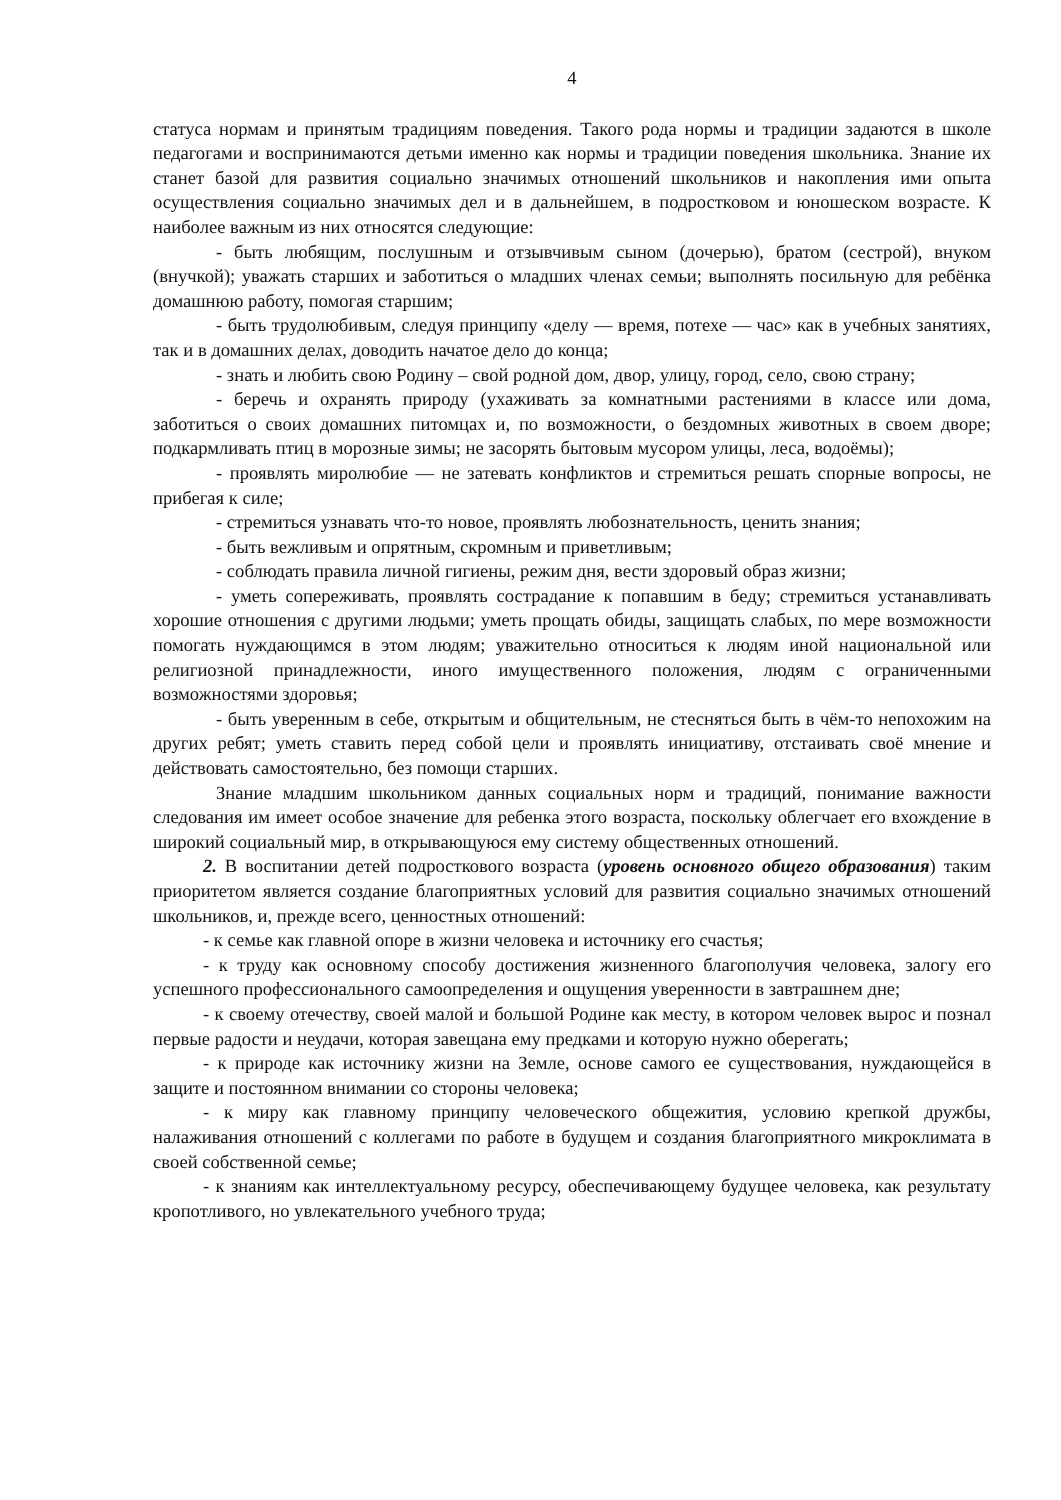4
статуса нормам и принятым традициям поведения. Такого рода нормы и традиции задаются в школе педагогами и воспринимаются детьми именно как нормы и традиции поведения школьника. Знание их станет базой для развития социально значимых отношений школьников и накопления ими опыта осуществления социально значимых дел и в дальнейшем, в подростковом и юношеском возрасте. К наиболее важным из них относятся следующие:
- быть любящим, послушным и отзывчивым сыном (дочерью), братом (сестрой), внуком (внучкой); уважать старших и заботиться о младших членах семьи; выполнять посильную для ребёнка домашнюю работу, помогая старшим;
- быть трудолюбивым, следуя принципу «делу — время, потехе — час» как в учебных занятиях, так и в домашних делах, доводить начатое дело до конца;
- знать и любить свою Родину – свой родной дом, двор, улицу, город, село, свою страну;
- беречь и охранять природу (ухаживать за комнатными растениями в классе или дома, заботиться о своих домашних питомцах и, по возможности, о бездомных животных в своем дворе; подкармливать птиц в морозные зимы; не засорять бытовым мусором улицы, леса, водоёмы);
- проявлять миролюбие — не затевать конфликтов и стремиться решать спорные вопросы, не прибегая к силе;
- стремиться узнавать что-то новое, проявлять любознательность, ценить знания;
- быть вежливым и опрятным, скромным и приветливым;
- соблюдать правила личной гигиены, режим дня, вести здоровый образ жизни;
- уметь сопереживать, проявлять сострадание к попавшим в беду; стремиться устанавливать хорошие отношения с другими людьми; уметь прощать обиды, защищать слабых, по мере возможности помогать нуждающимся в этом людям; уважительно относиться к людям иной национальной или религиозной принадлежности, иного имущественного положения, людям с ограниченными возможностями здоровья;
- быть уверенным в себе, открытым и общительным, не стесняться быть в чём-то непохожим на других ребят; уметь ставить перед собой цели и проявлять инициативу, отстаивать своё мнение и действовать самостоятельно, без помощи старших.
Знание младшим школьником данных социальных норм и традиций, понимание важности следования им имеет особое значение для ребенка этого возраста, поскольку облегчает его вхождение в широкий социальный мир, в открывающуюся ему систему общественных отношений.
2. В воспитании детей подросткового возраста (уровень основного общего образования) таким приоритетом является создание благоприятных условий для развития социально значимых отношений школьников, и, прежде всего, ценностных отношений:
- к семье как главной опоре в жизни человека и источнику его счастья;
- к труду как основному способу достижения жизненного благополучия человека, залогу его успешного профессионального самоопределения и ощущения уверенности в завтрашнем дне;
- к своему отечеству, своей малой и большой Родине как месту, в котором человек вырос и познал первые радости и неудачи, которая завещана ему предками и которую нужно оберегать;
- к природе как источнику жизни на Земле, основе самого ее существования, нуждающейся в защите и постоянном внимании со стороны человека;
- к миру как главному принципу человеческого общежития, условию крепкой дружбы, налаживания отношений с коллегами по работе в будущем и создания благоприятного микроклимата в своей собственной семье;
- к знаниям как интеллектуальному ресурсу, обеспечивающему будущее человека, как результату кропотливого, но увлекательного учебного труда;